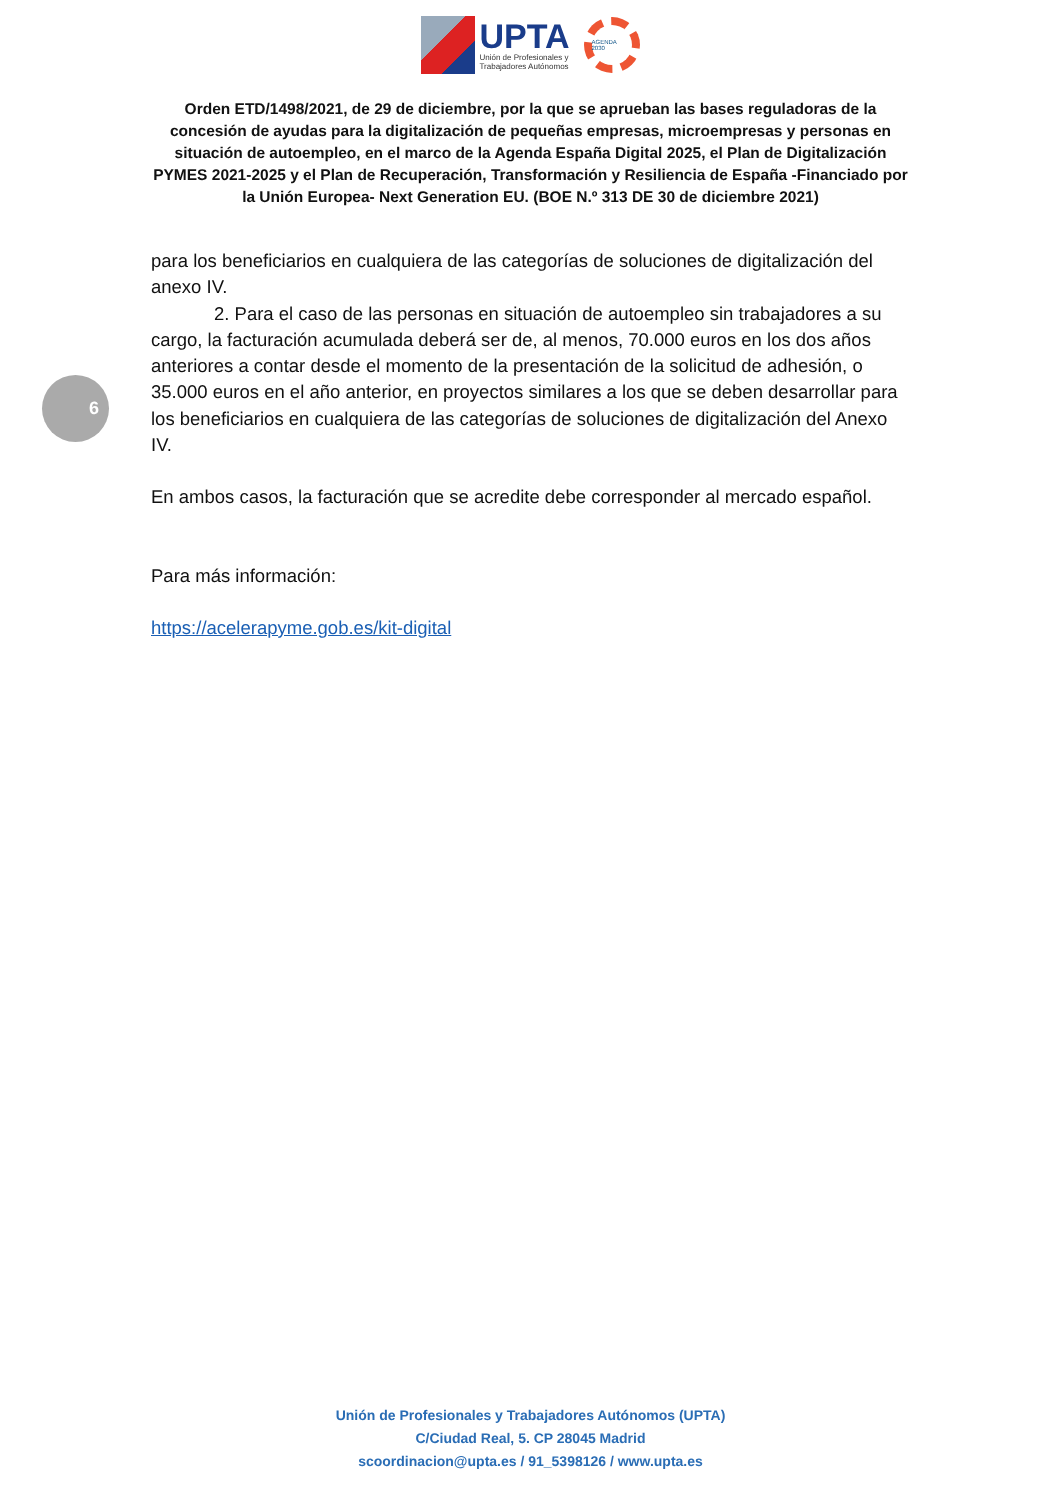UPTA
Unión de Profesionales y
Trabajadores Autónomos
AGENDA 2030
Orden ETD/1498/2021, de 29 de diciembre, por la que se aprueban las bases reguladoras de la concesión de ayudas para la digitalización de pequeñas empresas, microempresas y personas en situación de autoempleo, en el marco de la Agenda España Digital 2025, el Plan de Digitalización PYMES 2021-2025 y el Plan de Recuperación, Transformación y Resiliencia de España -Financiado por la Unión Europea- Next Generation EU. (BOE N.º 313 DE 30 de diciembre 2021)
6
para los beneficiarios en cualquiera de las categorías de soluciones de digitalización del anexo IV.
2. Para el caso de las personas en situación de autoempleo sin trabajadores a su cargo, la facturación acumulada deberá ser de, al menos, 70.000 euros en los dos años anteriores a contar desde el momento de la presentación de la solicitud de adhesión, o 35.000 euros en el año anterior, en proyectos similares a los que se deben desarrollar para los beneficiarios en cualquiera de las categorías de soluciones de digitalización del Anexo IV.
En ambos casos, la facturación que se acredite debe corresponder al mercado español.
Para más información:
https://acelerapyme.gob.es/kit-digital
Unión de Profesionales y Trabajadores Autónomos (UPTA)
C/Ciudad Real, 5. CP 28045 Madrid
scoordinacion@upta.es / 91_5398126 / www.upta.es